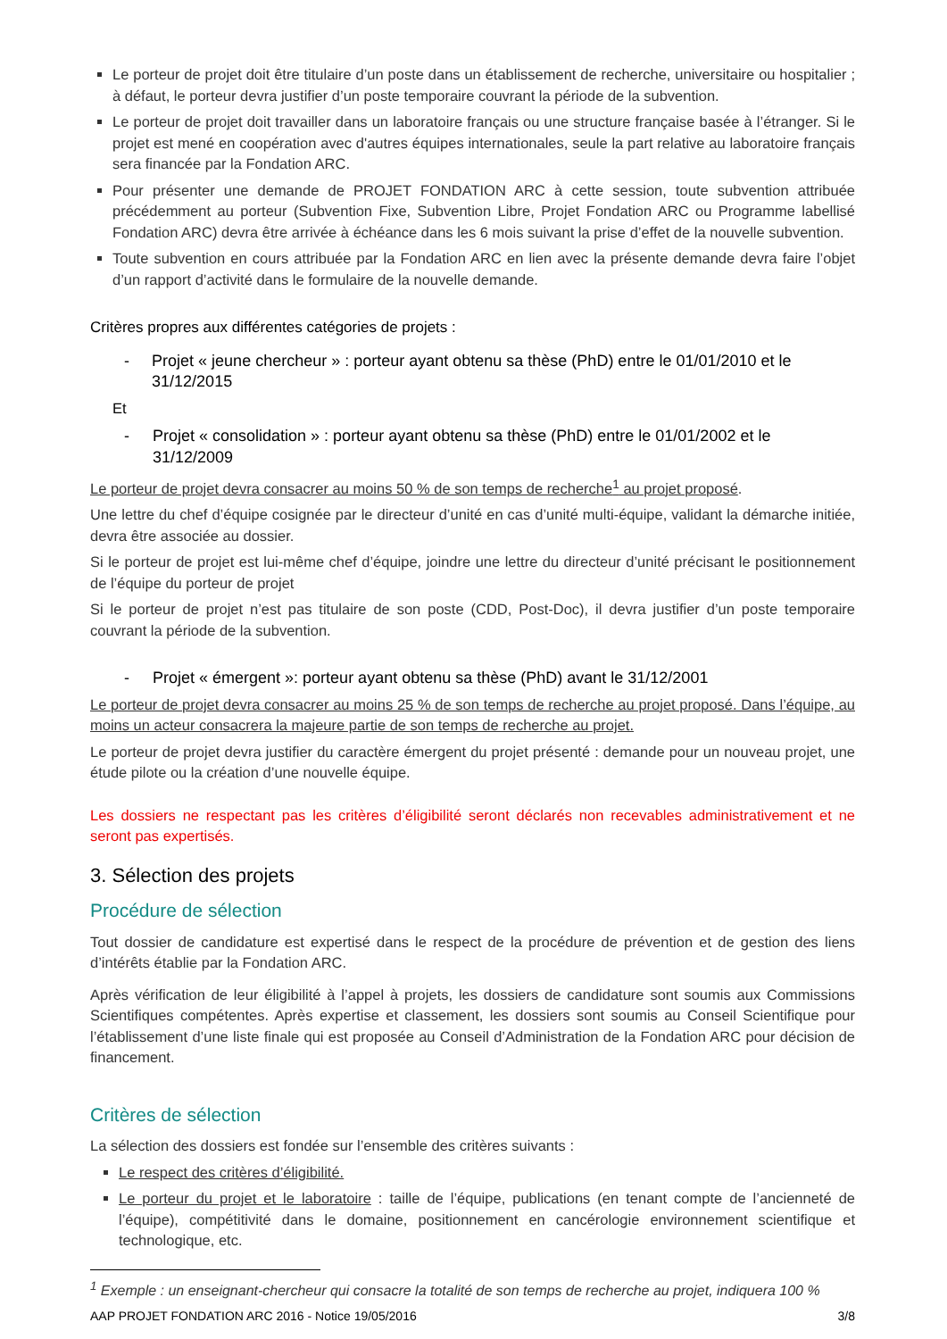Le porteur de projet doit être titulaire d’un poste dans un établissement de recherche, universitaire ou hospitalier ; à défaut, le porteur devra justifier d’un poste temporaire couvrant la période de la subvention.
Le porteur de projet doit travailler dans un laboratoire français ou une structure française basée à l’étranger. Si le projet est mené en coopération avec d'autres équipes internationales, seule la part relative au laboratoire français sera financée par la Fondation ARC.
Pour présenter une demande de PROJET FONDATION ARC à cette session, toute subvention attribuée précédemment au porteur (Subvention Fixe, Subvention Libre, Projet Fondation ARC ou Programme labellisé Fondation ARC) devra être arrivée à échéance dans les 6 mois suivant la prise d’effet de la nouvelle subvention.
Toute subvention en cours attribuée par la Fondation ARC en lien avec la présente demande devra faire l’objet d’un rapport d’activité dans le formulaire de la nouvelle demande.
Critères propres aux différentes catégories de projets :
- Projet « jeune chercheur » : porteur ayant obtenu sa thèse (PhD) entre le 01/01/2010 et le 31/12/2015
Et
- Projet « consolidation » : porteur ayant obtenu sa thèse (PhD) entre le 01/01/2002 et le 31/12/2009
Le porteur de projet devra consacrer au moins 50 % de son temps de recherche<sup>1</sup> au projet proposé.
Une lettre du chef d’équipe cosignée par le directeur d’unité en cas d’unité multi-équipe, validant la démarche initiée, devra être associée au dossier.
Si le porteur de projet est lui-même chef d’équipe, joindre une lettre du directeur d’unité précisant le positionnement de l’équipe du porteur de projet
Si le porteur de projet n’est pas titulaire de son poste (CDD, Post-Doc), il devra justifier d’un poste temporaire couvrant la période de la subvention.
- Projet « émergent »: porteur ayant obtenu sa thèse (PhD) avant le 31/12/2001
Le porteur de projet devra consacrer au moins 25 % de son temps de recherche au projet proposé. Dans l’équipe, au moins un acteur consacrera la majeure partie de son temps de recherche au projet.
Le porteur de projet devra justifier du caractère émergent du projet présenté : demande pour un nouveau projet, une étude pilote ou la création d’une nouvelle équipe.
Les dossiers ne respectant pas les critères d’éligibilité seront déclarés non recevables administrativement et ne seront pas expertisés.
3. Sélection des projets
Procédure de sélection
Tout dossier de candidature est expertisé dans le respect de la procédure de prévention et de gestion des liens d’intérêts établie par la Fondation ARC.
Après vérification de leur éligibilité à l’appel à projets, les dossiers de candidature sont soumis aux Commissions Scientifiques compétentes. Après expertise et classement, les dossiers sont soumis au Conseil Scientifique pour l’établissement d’une liste finale qui est proposée au Conseil d’Administration de la Fondation ARC pour décision de financement.
Critères de sélection
La sélection des dossiers est fondée sur l’ensemble des critères suivants :
Le respect des critères d’éligibilité.
Le porteur du projet et le laboratoire : taille de l’équipe, publications (en tenant compte de l’ancienneté de l’équipe), compétitivité dans le domaine, positionnement en cancérologie environnement scientifique et technologique, etc.
<sup>1</sup> Exemple : un enseignant-chercheur qui consacre la totalité de son temps de recherche au projet, indiquera 100 %
AAP PROJET FONDATION ARC 2016 - Notice 19/05/2016 3/8